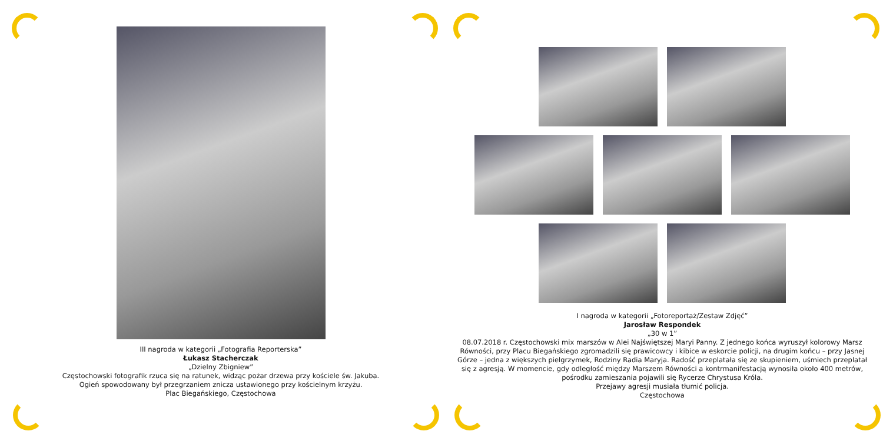III nagroda w kategorii „Fotografia Reporterska”
Łukasz Stacherczak
„Dzielny Zbigniew”
Częstochowski fotografik rzuca się na ratunek, widząc pożar drzewa przy kościele św. Jakuba.
Ogień spowodowany był przegrzaniem znicza ustawionego przy kościelnym krzyżu.
Plac Biegańskiego, Częstochowa
I nagroda w kategorii „Fotoreportaż/Zestaw Zdjęć”
Jarosław Respondek
„30 w 1”
08.07.2018 r. Częstochowski mix marszów w Alei Najświętszej Maryi Panny. Z jednego końca wyruszył kolorowy Marsz Równości, przy Placu Biegańskiego zgromadzili się prawicowcy i kibice w eskorcie policji, na drugim końcu – przy Jasnej Górze – jedna z większych pielgrzymek, Rodziny Radia Maryja. Radość przeplatała się ze skupieniem, uśmiech przeplatał się z agresją. W momencie, gdy odległość między Marszem Równości a kontrmanifestacją wynosiła około 400 metrów, pośrodku zamieszania pojawili się Rycerze Chrystusa Króla.
Przejawy agresji musiała tłumić policja.
Częstochowa